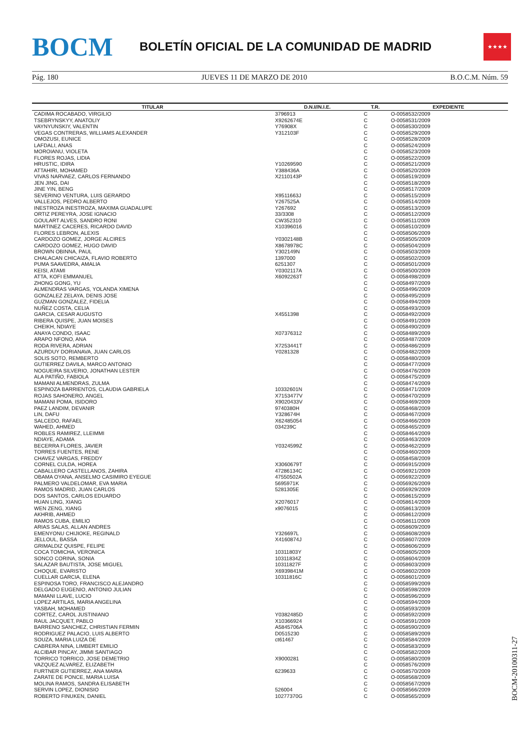BOCM
BOLETÍN OFICIAL DE LA COMUNIDAD DE MADRID
★★★★
Pág. 180 JUEVES 11 DE MARZO DE 2010 B.O.C.M. Núm. 59
| TITULAR | D.N.I//N.I.E. | T.R. | EXPEDIENTE |
| --- | --- | --- | --- |
| CADIMA ROCABADO, VIRGILIO | 3796913 | C | O-0058532/2009 |
| TSEBRYNSKYY, ANATOLIY | X9262674E | C | O-0058531/2009 |
| VAYNYUNSKIY, VALENTIN | Y76908X | C | O-0058530/2009 |
| VEGAS CONTRERAS, WILLIAMS ALEXANDER | Y312103F | C | O-0058529/2009 |
| OMOZUSI, EUNICE | | C | O-0058528/2009 |
| LAFDALI, ANAS | | C | O-0058524/2009 |
| MOROIANU, VIOLETA | | C | O-0058523/2009 |
| FLORES ROJAS, LIDIA | | C | O-0058522/2009 |
| HRUSTIC, IDIRA | Y10269590 | C | O-0058521/2009 |
| ATTAHIRI, MOHAMED | Y388436A | C | O-0058520/2009 |
| VIVAS NARVAEZ, CARLOS FERNANDO | X2110143P | C | O-0058519/2009 |
| JEN JING, DAI | | C | O-0058518/2009 |
| JINE YIN, BENG | | C | O-0058517/2009 |
| SEVERINO VENTURA, LUIS GERARDO | X9511663J | C | O-0058515/2009 |
| VALLEJOS, PEDRO ALBERTO | Y267525A | C | O-0058514/2009 |
| INESTROZA INESTROZA, MAXIMA GUADALUPE | Y267692 | C | O-0058513/2009 |
| ORTIZ PEREYRA, JOSE IGNACIO | 33/3308 | C | O-0058512/2009 |
| GOULART ALVES, SANDRO RONI | CW352310 | C | O-0058511/2009 |
| MARTINEZ CACERES, RICARDO DAVID | X10396016 | C | O-0058510/2009 |
| FLORES LEBRON, ALEXIS | | C | O-0058506/2009 |
| CARDOZO GOMEZ, JORGE ALCIRES | Y0302148B | C | O-0058505/2009 |
| CARDOZO GOMEZ, HUGO DAVID | X8678978C | C | O-0058504/2009 |
| BROWN OBINNA, PAUL | Y302149N | C | O-0058503/2009 |
| CHALACAN CHICAIZA, FLAVIO ROBERTO | 1397000 | C | O-0058502/2009 |
| PUMA SAAVEDRA, AMALIA | 6251307 | C | O-0058501/2009 |
| KEISI, ATAMI | Y0302117A | C | O-0058500/2009 |
| ATTA, KOFI EMMANUEL | X6092263T | C | O-0058498/2009 |
| ZHONG GONG, YU | | C | O-0058497/2009 |
| ALMENDRAS VARGAS, YOLANDA XIMENA | | C | O-0058496/2009 |
| GONZALEZ ZELAYA, DENIS JOSE | | C | O-0058495/2009 |
| GUZMAN GONZALEZ, FIDELIA | | C | O-0058494/2009 |
| NUÑEZ COSTA, CELIA | | C | O-0058493/2009 |
| GARCIA, CESAR AUGUSTO | X4551398 | C | O-0058492/2009 |
| RIBERA QUISPE, JUAN MOISES | | C | O-0058491/2009 |
| CHEIKH, NDIAYE | | C | O-0058490/2009 |
| ANAYA CONDO, ISAAC | X07376312 | C | O-0058489/2009 |
| ARAPO NFONO, ANA | | C | O-0058487/2009 |
| RODA RIVERA, ADRIAN | X7253441T | C | O-0058486/2009 |
| AZURDUY DORIANAVA, JUAN CARLOS | Y0281328 | C | O-0058482/2009 |
| SOLIS SOTO, REMBERTO | | C | O-0058480/2009 |
| GUTIERREZ DAVILA, MARCO ANTONIO | | C | O-0058477/2009 |
| NOGUEIRA SILVERIO, JONATHAN LESTER | | C | O-0058476/2009 |
| ALA PATIÑO, FABIOLA | | C | O-0058475/2009 |
| MAMANI ALMENDRAS, ZULMA | | C | O-0058474/2009 |
| ESPINOZA BARRIENTOS, CLAUDIA GABRIELA | 10332601N | C | O-0058471/2009 |
| ROJAS SAHONERO, ANGEL | X7153477V | C | O-0058470/2009 |
| MAMANI POMA, ISIDORO | X9020433V | C | O-0058469/2009 |
| PAEZ LANDIM, DEVANIR | 9740380H | C | O-0058468/2009 |
| LIN, DAFU | Y328674H | C | O-0058467/2009 |
| SALCEDO, RAFAEL | X62485054 | C | O-0058466/2009 |
| WAHED, AHMED | 034239C | C | O-0058465/2009 |
| ROBLES RAMIREZ, LLEIMMI | | C | O-0058464/2009 |
| NDIAYE, ADAMA | | C | O-0058463/2009 |
| BECERRA FLORES, JAVIER | Y0324599Z | C | O-0058462/2009 |
| TORRES FUENTES, RENE | | C | O-0058460/2009 |
| CHAVEZ VARGAS, FREDDY | | C | O-0058458/2009 |
| CORNEL CULDA, HOREA | X3060679T | C | O-0056915/2009 |
| CABALLERO CASTELLANOS, ZAHIRA | 47286134C | C | O-0056921/2009 |
| OBAMA OYANA, ANSELMO CASIMIRO EYEGUE | 47550502A | C | O-0056922/2009 |
| PALMERO VALDELOMAR, EVA MARIA | 5695971K | C | O-0056926/2009 |
| RAMOS MADRID, JUAN CARLOS | 5281305E | C | O-0056929/2009 |
| DOS SANTOS, CARLOS EDUARDO | | C | O-0058615/2009 |
| HUAN LING, XIANG | X2076017 | C | O-0058614/2009 |
| WEN ZENG, XIANG | x9076015 | C | O-0058613/2009 |
| AKHRIB, AHMED | | C | O-0058612/2009 |
| RAMOS CUBA, EMILIO | | C | O-0058611/2009 |
| ARIAS SALAS, ALLAN ANDRES | | C | O-0058609/2009 |
| EMENYONU CHIJIOKE, REGINALD | Y326697L | C | O-0058608/2009 |
| JELLOUL, BASSA | X4160874J | C | O-0058607/2009 |
| GRIMALDIZ QUISPE, FELIPE | | C | O-0058606/2009 |
| COCA TOMICHA, VERONICA | 10311803Y | C | O-0058605/2009 |
| SONCO CORINA, SONIA | 10311834Z | C | O-0058604/2009 |
| SALAZAR BAUTISTA, JOSE MIGUEL | 10311827F | C | O-0058603/2009 |
| CHOQUE, EVARISTO | X6939841M | C | O-0058602/2009 |
| CUELLAR GARCIA, ELENA | 10311816C | C | O-0058601/2009 |
| ESPINOSA TORO, FRANCISCO ALEJANDRO | | C | O-0058599/2009 |
| DELGADO EUGENIO, ANTONIO JULIAN | | C | O-0058598/2009 |
| MAMANI LLAVE, LUCIO | | C | O-0058596/2009 |
| LOPEZ ARTILAS, MARIA ANGELINA | | C | O-0058594/2009 |
| YASBAH, MOHAMED | | C | O-0058593/2009 |
| CORTEZ, CAROL JUSTINIANO | Y0382485D | C | O-0058592/2009 |
| RAUL JACQUET, PABLO | X10366924 | C | O-0058591/2009 |
| BARRENO SANCHEZ, CHRISTIAN FERMIN | A5845706A | C | O-0058590/2009 |
| RODRIGUEZ PALACIO, LUIS ALBERTO | D0515230 | C | O-0058589/2009 |
| SOUZA, MARIA LUIZA DE | ct61467 | C | O-0058584/2009 |
| CABRERA NINA, LIMBERT EMILIO | | C | O-0058583/2009 |
| ALCIBAR PINCAY, JIMMI SANTIAGO | | C | O-0058582/2009 |
| TORRICO TORRICO, JOSE DEMETRIO | X9000281 | C | O-0058580/2009 |
| VAZQUEZ ALVAREZ, ELIZABETH | | C | O-0058576/2009 |
| FURTNER GUTIERREZ, ANA MARIA | 6239633 | C | O-0058570/2009 |
| ZARATE DE PONCE, MARIA LUISA | | C | O-0058568/2009 |
| MOLINA RAMOS, SANDRA ELISABETH | | C | O-0058567/2009 |
| SERVIN LOPEZ, DIONISIO | 526004 | C | O-0058566/2009 |
| ROBERTO FINUKEN, DANIEL | 10277370G | C | O-0058565/2009 |
BOCM-20100311-27